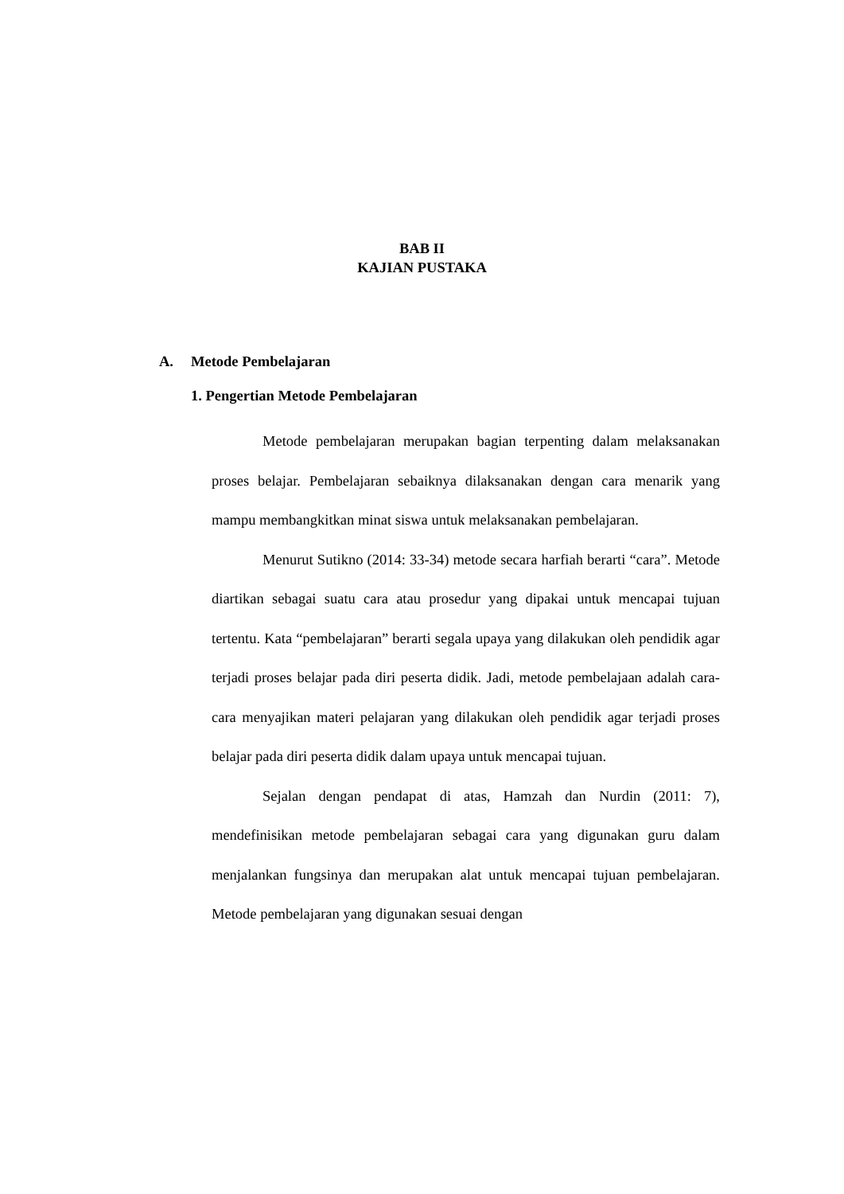BAB II
KAJIAN PUSTAKA
A. Metode Pembelajaran
1. Pengertian Metode Pembelajaran
Metode pembelajaran merupakan bagian terpenting dalam melaksanakan proses belajar. Pembelajaran sebaiknya dilaksanakan dengan cara menarik yang mampu membangkitkan minat siswa untuk melaksanakan pembelajaran.
Menurut Sutikno (2014: 33-34) metode secara harfiah berarti “cara”. Metode diartikan sebagai suatu cara atau prosedur yang dipakai untuk mencapai tujuan tertentu. Kata “pembelajaran” berarti segala upaya yang dilakukan oleh pendidik agar terjadi proses belajar pada diri peserta didik. Jadi, metode pembelajaan adalah cara-cara menyajikan materi pelajaran yang dilakukan oleh pendidik agar terjadi proses belajar pada diri peserta didik dalam upaya untuk mencapai tujuan.
Sejalan dengan pendapat di atas, Hamzah dan Nurdin (2011: 7), mendefinisikan metode pembelajaran sebagai cara yang digunakan guru dalam menjalankan fungsinya dan merupakan alat untuk mencapai tujuan pembelajaran. Metode pembelajaran yang digunakan sesuai dengan